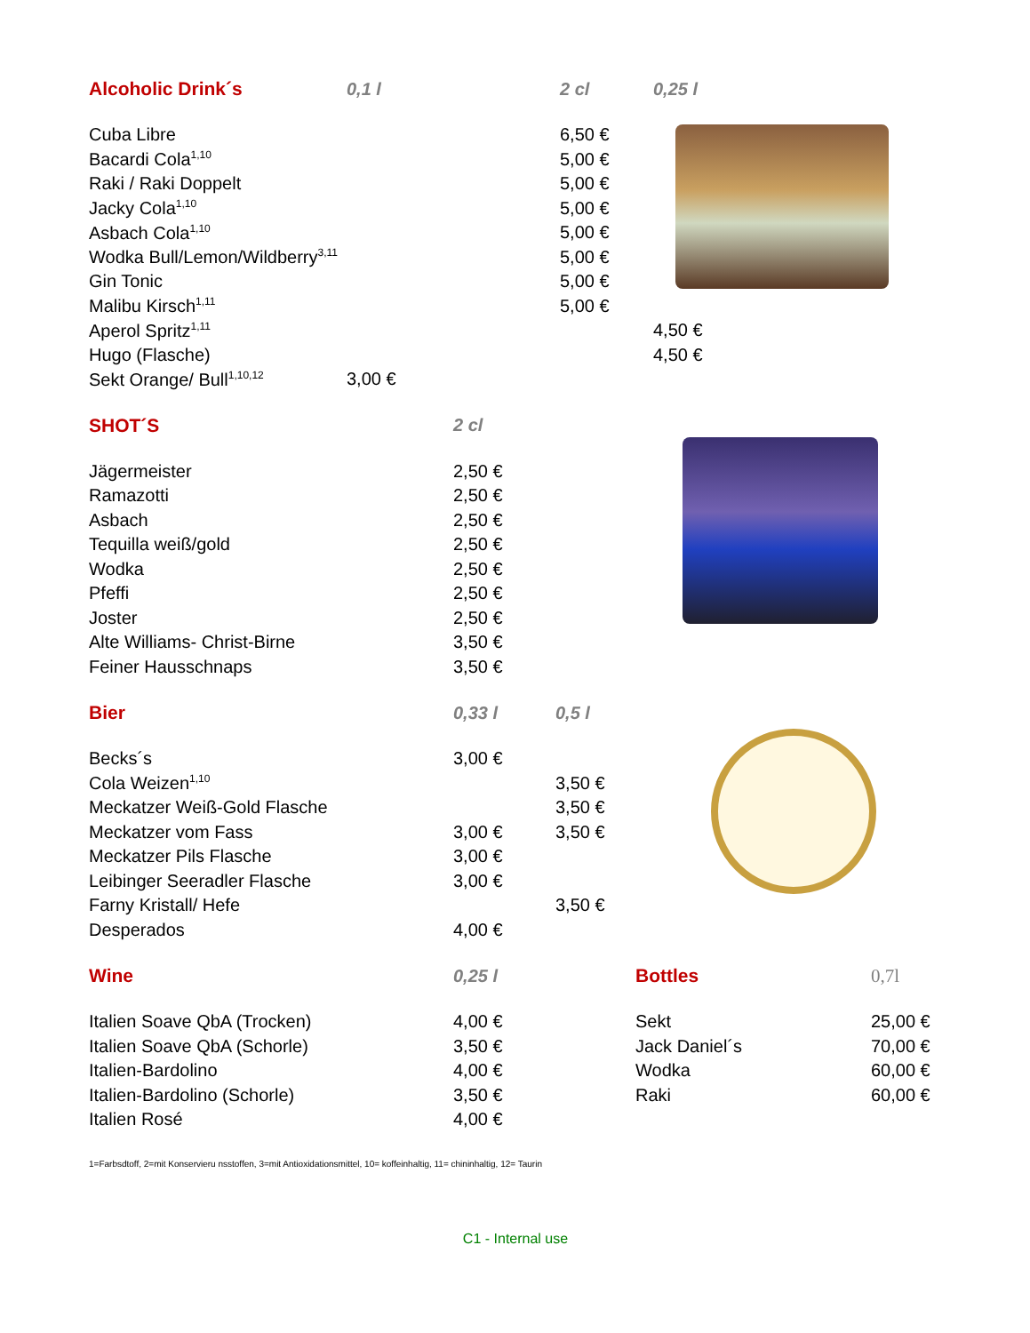| Alcoholic Drink´s | 0,1 l | 2 cl | 0,25 l |
| --- | --- | --- | --- |
| Cuba Libre | | 6,50 € | |
| Bacardi Cola<sup>1,10</sup> | | 5,00 € | |
| Raki / Raki Doppelt | | 5,00 € | |
| Jacky Cola<sup>1,10</sup> | | 5,00 € | |
| Asbach Cola<sup>1,10</sup> | | 5,00 € | |
| Wodka Bull/Lemon/Wildberry<sup>3,11</sup> | | 5,00 € | |
| Gin Tonic | | 5,00 € | |
| Malibu Kirsch<sup>1,11</sup> | | 5,00 € | |
| Aperol Spritz<sup>1,11</sup> | | | 4,50 € |
| Hugo (Flasche) | | | 4,50 € |
| Sekt Orange/ Bull<sup>1,10,12</sup> | 3,00 € | | |
| SHOT´S | 2 cl |
| --- | --- |
| Jägermeister | 2,50 € |
| Ramazotti | 2,50 € |
| Asbach | 2,50 € |
| Tequilla weiß/gold | 2,50 € |
| Wodka | 2,50 € |
| Pfeffi | 2,50 € |
| Joster | 2,50 € |
| Alte Williams- Christ-Birne | 3,50 € |
| Feiner Hausschnaps | 3,50 € |
| Bier | 0,33 l | 0,5 l |
| --- | --- | --- |
| Becks´s | 3,00 € | |
| Cola Weizen<sup>1,10</sup> | | 3,50 € |
| Meckatzer Weiß-Gold Flasche | | 3,50 € |
| Meckatzer vom Fass | 3,00 € | 3,50 € |
| Meckatzer Pils Flasche | 3,00 € | |
| Leibinger Seeradler Flasche | 3,00 € | |
| Farny Kristall/ Hefe | | 3,50 € |
| Desperados | 4,00 € | |
| Wine | 0,25 l | Bottles | 0,7l |
| --- | --- | --- | --- |
| Italien Soave QbA (Trocken) | 4,00 € | Sekt | 25,00 € |
| Italien Soave QbA (Schorle) | 3,50 € | Jack Daniel´s | 70,00 € |
| Italien-Bardolino | 4,00 € | Wodka | 60,00 € |
| Italien-Bardolino (Schorle) | 3,50 € | Raki | 60,00 € |
| Italien Rosé | 4,00 € | | |
1=Farbsdtoff, 2=mit Konservieru nsstoffen, 3=mit Antioxidationsmittel, 10= koffeinhaltig, 11= chininhaltig, 12= Taurin
C1 - Internal use